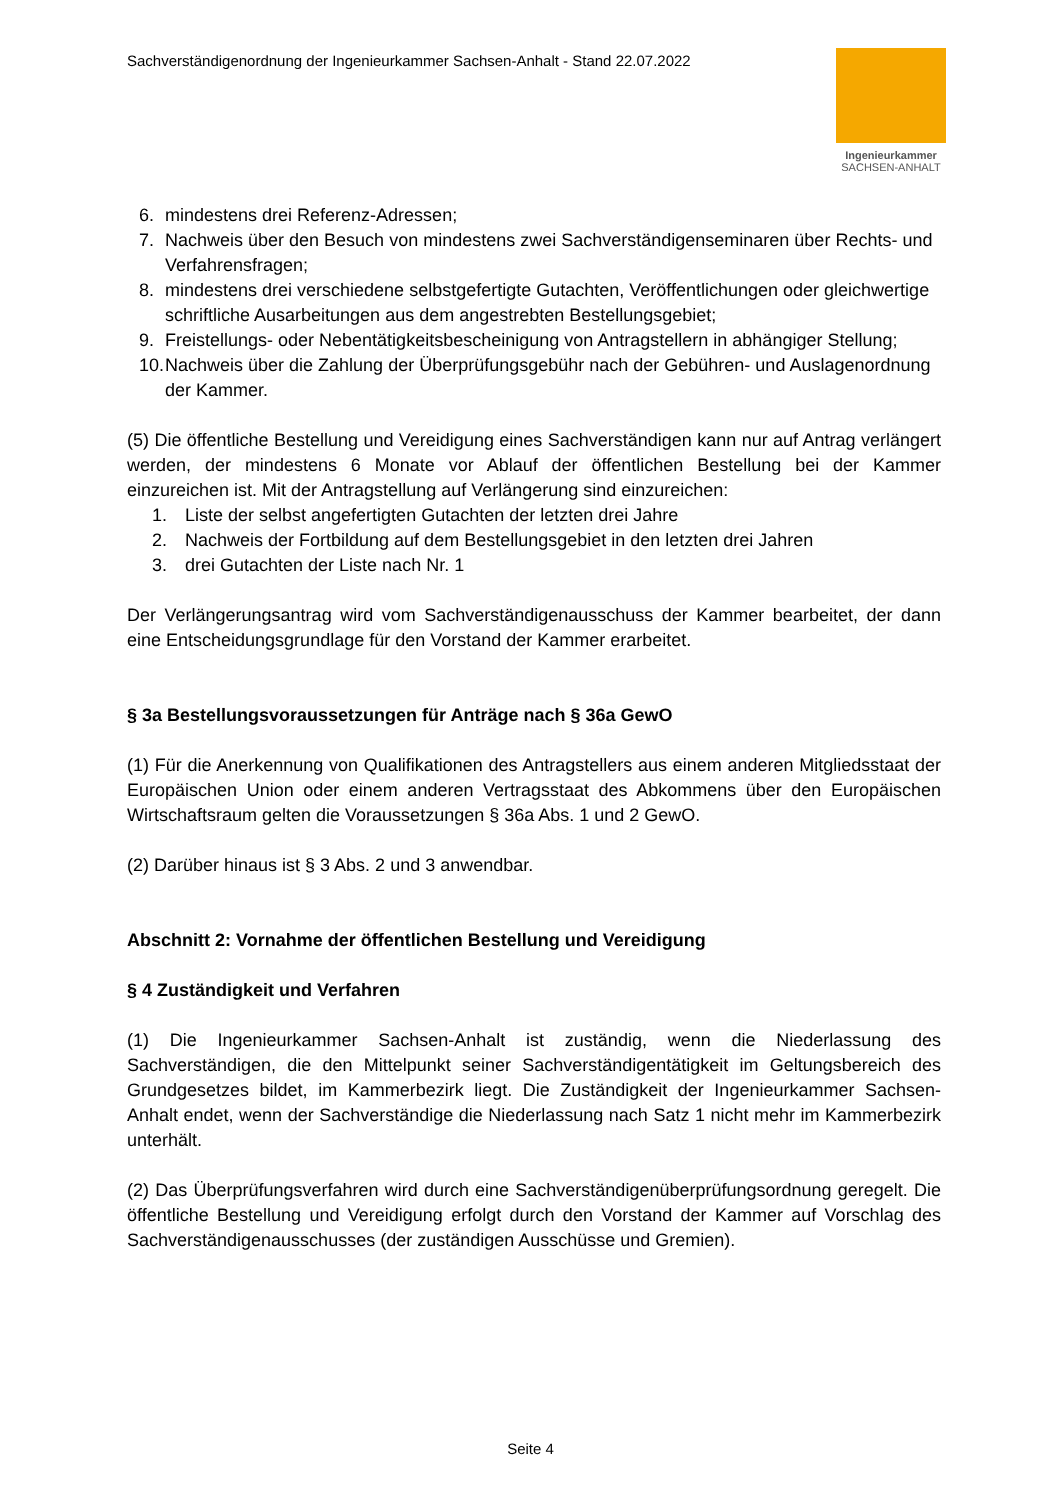Sachverständigenordnung der Ingenieurkammer Sachsen-Anhalt - Stand 22.07.2022
Ingenieurkammer
SACHSEN-ANHALT
6. mindestens drei Referenz-Adressen;
7. Nachweis über den Besuch von mindestens zwei Sachverständigenseminaren über Rechts- und Verfahrensfragen;
8. mindestens drei verschiedene selbstgefertigte Gutachten, Veröffentlichungen oder gleichwertige schriftliche Ausarbeitungen aus dem angestrebten Bestellungsgebiet;
9. Freistellungs- oder Nebentätigkeitsbescheinigung von Antragstellern in abhängiger Stellung;
10. Nachweis über die Zahlung der Überprüfungsgebühr nach der Gebühren- und Auslagenordnung der Kammer.
(5) Die öffentliche Bestellung und Vereidigung eines Sachverständigen kann nur auf Antrag verlängert werden, der mindestens 6 Monate vor Ablauf der öffentlichen Bestellung bei der Kammer einzureichen ist. Mit der Antragstellung auf Verlängerung sind einzureichen:
1. Liste der selbst angefertigten Gutachten der letzten drei Jahre
2. Nachweis der Fortbildung auf dem Bestellungsgebiet in den letzten drei Jahren
3. drei Gutachten der Liste nach Nr. 1
Der Verlängerungsantrag wird vom Sachverständigenausschuss der Kammer bearbeitet, der dann eine Entscheidungsgrundlage für den Vorstand der Kammer erarbeitet.
§ 3a Bestellungsvoraussetzungen für Anträge nach § 36a GewO
(1) Für die Anerkennung von Qualifikationen des Antragstellers aus einem anderen Mitgliedsstaat der Europäischen Union oder einem anderen Vertragsstaat des Abkommens über den Europäischen Wirtschaftsraum gelten die Voraussetzungen § 36a Abs. 1 und 2 GewO.
(2) Darüber hinaus ist § 3 Abs. 2 und 3 anwendbar.
Abschnitt 2: Vornahme der öffentlichen Bestellung und Vereidigung
§ 4 Zuständigkeit und Verfahren
(1) Die Ingenieurkammer Sachsen-Anhalt ist zuständig, wenn die Niederlassung des Sachverständigen, die den Mittelpunkt seiner Sachverständigentätigkeit im Geltungsbereich des Grundgesetzes bildet, im Kammerbezirk liegt. Die Zuständigkeit der Ingenieurkammer Sachsen-Anhalt endet, wenn der Sachverständige die Niederlassung nach Satz 1 nicht mehr im Kammerbezirk unterhält.
(2) Das Überprüfungsverfahren wird durch eine Sachverständigenüberprüfungsordnung geregelt. Die öffentliche Bestellung und Vereidigung erfolgt durch den Vorstand der Kammer auf Vorschlag des Sachverständigenausschusses (der zuständigen Ausschüsse und Gremien).
Seite 4